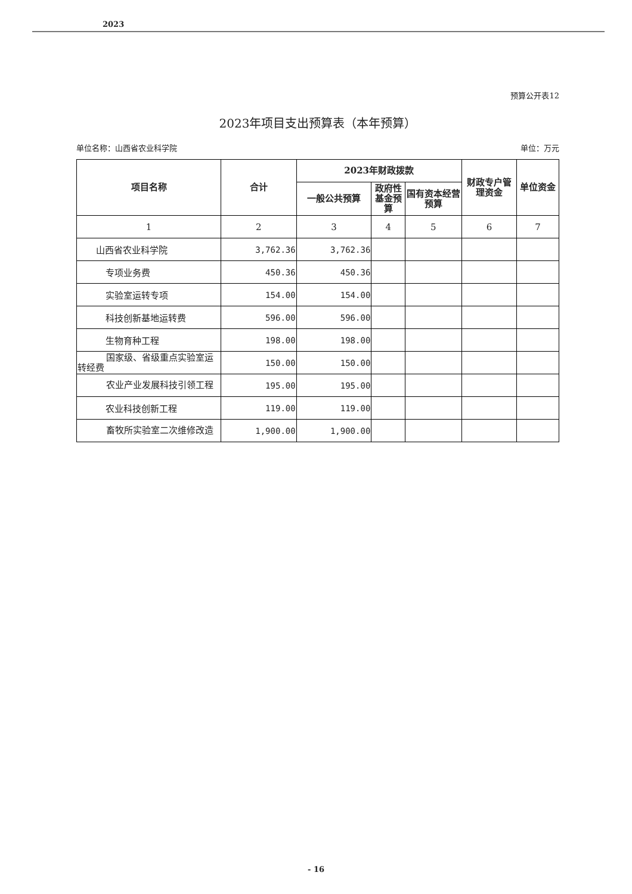2023
预算公开表12
2023年项目支出预算表（本年预算）
单位名称：山西省农业科学院 单位：万元
| 项目名称 | 合计 | 2023年财政拨款 | | | 财政专户管理资金 | 单位资金 |
| --- | --- | --- | --- | --- | --- | --- |
| | | 一般公共预算 | 政府性基金预算 | 国有资本经营预算 | | |
| 1 | 2 | 3 | 4 | 5 | 6 | 7 |
| 山西省农业科学院 | 3,762.36 | 3,762.36 | | | | |
| 专项业务费 | 450.36 | 450.36 | | | | |
| 实验室运转专项 | 154.00 | 154.00 | | | | |
| 科技创新基地运转费 | 596.00 | 596.00 | | | | |
| 生物育种工程 | 198.00 | 198.00 | | | | |
| 国家级、省级重点实验室运转经费 | 150.00 | 150.00 | | | | |
| 农业产业发展科技引领工程 | 195.00 | 195.00 | | | | |
| 农业科技创新工程 | 119.00 | 119.00 | | | | |
| 畜牧所实验室二次维修改造 | 1,900.00 | 1,900.00 | | | | |
- 16